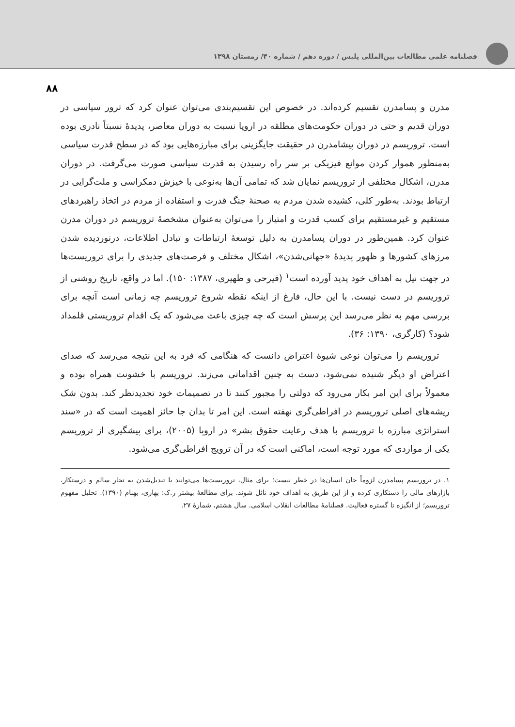فصلنامه علمی مطالعات بین‌المللی پلیس / دوره دهم / شماره ۴۰/ زمستان ۱۳۹۸
۸۸
مدرن و پسامدرن تقسیم کرده‌اند. در خصوص این تقسیم‌بندی می‌توان عنوان کرد که ترور سیاسی در دوران قدیم و حتی در دوران حکومت‌های مطلقه در اروپا نسبت به دوران معاصر، پدیدهٔ نسبتاً نادری بوده است. تروریسم در دوران پیشامدرن در حقیقت جایگزینی برای مبارزه‌هایی بود که در سطح قدرت سیاسی به‌منظور هموار کردن موانع فیزیکی بر سر راه رسیدن به قدرت سیاسی صورت می‌گرفت. در دوران مدرن، اشکال مختلفی از تروریسم نمایان شد که تمامی آن‌ها به‌نوعی با خیزش دمکراسی و ملت‌گرایی در ارتباط بودند. به‌طور کلی، کشیده شدن مردم به صحنهٔ جنگ قدرت و استفاده از مردم در اتخاذ راهبردهای مستقیم و غیرمستقیم برای کسب قدرت و امتیاز را می‌توان به‌عنوان مشخصهٔ تروریسم در دوران مدرن عنوان کرد. همین‌طور در دوران پسامدرن به دلیل توسعهٔ ارتباطات و تبادل اطلاعات، درنوردیده شدن مرزهای کشورها و ظهور پدیدهٔ «جهانی‌شدن»، اشکال مختلف و فرصت‌های جدیدی را برای تروریست‌ها در جهت نیل به اهداف خود پدید آورده است<sup>۱</sup> (فیرحی و ظهیری، ۱۳۸۷: ۱۵۰). اما در واقع، تاریخ روشنی از تروریسم در دست نیست. با این حال، فارغ از اینکه نقطه شروع تروریسم چه زمانی است آنچه برای بررسی مهم به نظر می‌رسد این پرسش است که چه چیزی باعث می‌شود که یک اقدام تروریستی قلمداد شود؟ (کارگری، ۱۳۹۰: ۳۶).
تروریسم را می‌توان نوعی شیوهٔ اعتراض دانست که هنگامی که فرد به این نتیجه می‌رسد که صدای اعتراض او دیگر شنیده نمی‌شود، دست به چنین اقداماتی می‌زند. تروریسم با خشونت همراه بوده و معمولاً برای این امر بکار می‌رود که دولتی را مجبور کنند تا در تصمیمات خود تجدیدنظر کند. بدون شک ریشه‌های اصلی تروریسم در افراطی‌گری نهفته است. این امر تا بدان جا حائز اهمیت است که در «سند استراتژی مبارزه با تروریسم با هدف رعایت حقوق بشر» در اروپا (۲۰۰۵)، برای پیشگیری از تروریسم یکی از مواردی که مورد توجه است، اماکنی است که در آن ترویج افراطی‌گری می‌شود.
۱. در تروریسم پسامدرن لزوماً جان انسان‌ها در خطر نیست؛ برای مثال، تروریست‌ها می‌توانند با تبدیل‌شدن به تجار سالم و درستکار، بازارهای مالی را دستکاری کرده و از این طریق به اهداف خود نائل شوند. برای مطالعهٔ بیشتر ر.ک: بهاری، بهنام (۱۳۹۰). تحلیل مفهوم تروریسم؛ از انگیزه تا گستره فعالیت. فصلنامهٔ مطالعات انقلاب اسلامی. سال هشتم، شمارهٔ ۲۷.